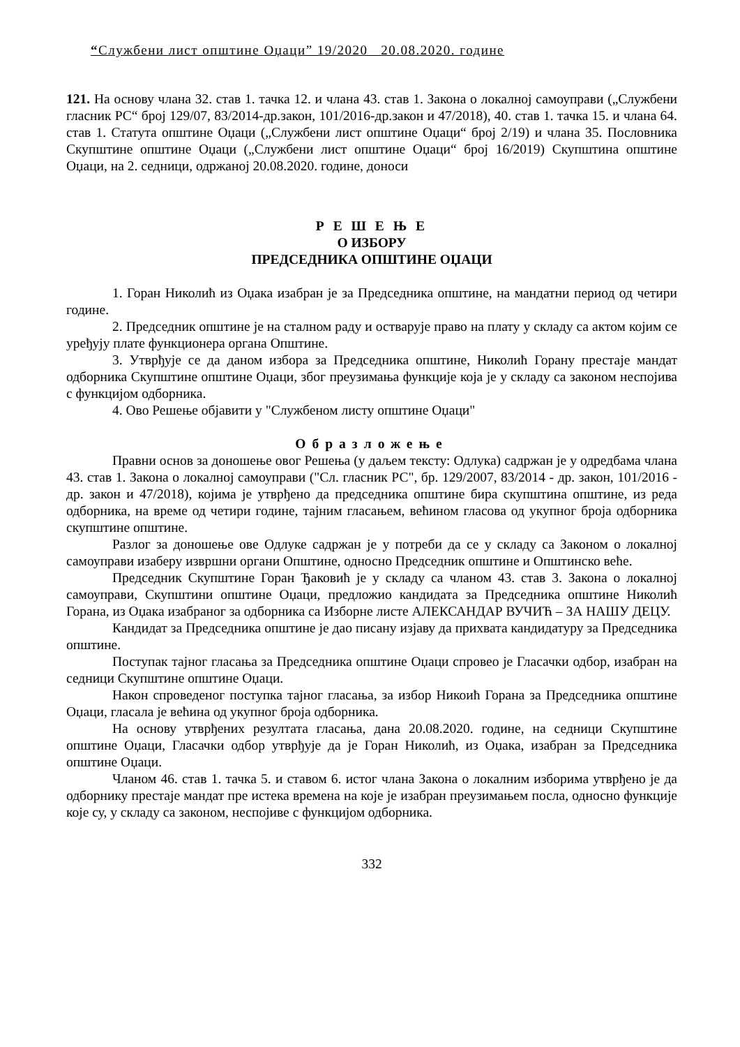“Службени лист општине Оџаци” 19/2020 20.08.2020. године
121. На основу члана 32. став 1. тачка 12. и члана 43. став 1. Закона о локалној самоуправи („Службени гласник РС“ број 129/07, 83/2014-др.закон, 101/2016-др.закон и 47/2018), 40. став 1. тачка 15. и члана 64. став 1. Статута општине Оџаци („Службени лист општине Оџаци“ број 2/19) и члана 35. Пословника Скупштине општине Оџаци („Службени лист општине Оџаци“ број 16/2019) Скупштина општине Оџаци, на 2. седници, одржаној 20.08.2020. године, доноси
Р Е Ш Е Њ Е
О ИЗБОРУ
ПРЕДСЕДНИКА ОПШТИНЕ ОЏАЦИ
1. Горан Николић из Оџака изабран је за Председника општине, на мандатни период од четири године.
2. Председник општине је на сталном раду и остварује право на плату у складу са актом којим се уређују плате функционера органа Општине.
3. Утврђује се да даном избора за Председника општине, Николић Горану престаје мандат одборника Скупштине општине Оџаци, због преузимања функције која је у складу са законом неспојива с функцијом одборника.
4. Ово Решење објавити у "Службеном листу општине Оџаци"
Образложење
Правни основ за доношење овог Решења (у даљем тексту: Одлука) садржан је у одредбама члана 43. став 1. Закона о локалној самоуправи ("Сл. гласник РС", бр. 129/2007, 83/2014 - др. закон, 101/2016 - др. закон и 47/2018), којима је утврђено да председника општине бира скупштина општине, из реда одборника, на време од четири године, тајним гласањем, већином гласова од укупног броја одборника скупштине општине.
Разлог за доношење ове Одлуке садржан је у потреби да се у складу са Законом о локалној самоуправи изаберу извршни органи Општине, односно Председник општине и Општинско веће.
Председник Скупштине Горан Ђаковић је у складу са чланом 43. став 3. Закона о локалној самоуправи, Скупштини општине Оџаци, предложио кандидата за Председника општине Николић Горана, из Оџака изабраног за одборника са Изборне листе АЛЕКСАНДАР ВУЧИЋ – ЗА НАШУ ДЕЦУ.
Кандидат за Председника општине је дао писану изјаву да прихвата кандидатуру за Председника општине.
Поступак тајног гласања за Председника општине Оџаци спровео је Гласачки одбор, изабран на седници Скупштине општине Оџаци.
Након спроведеног поступка тајног гласања, за избор Никоић Горана за Председника општине Оџаци, гласала је већина од укупног броја одборника.
На основу утврђених резултата гласања, дана 20.08.2020. године, на седници Скупштине општине Оџаци, Гласачки одбор утврђује да је Горан Николић, из Оџака, изабран за Председника општине Оџаци.
Чланом 46. став 1. тачка 5. и ставом 6. истог члана Закона о локалним изборима утврђено је да одборнику престаје мандат пре истека времена на које је изабран преузимањем посла, односно функције које су, у складу са законом, неспојиве с функцијом одборника.
332